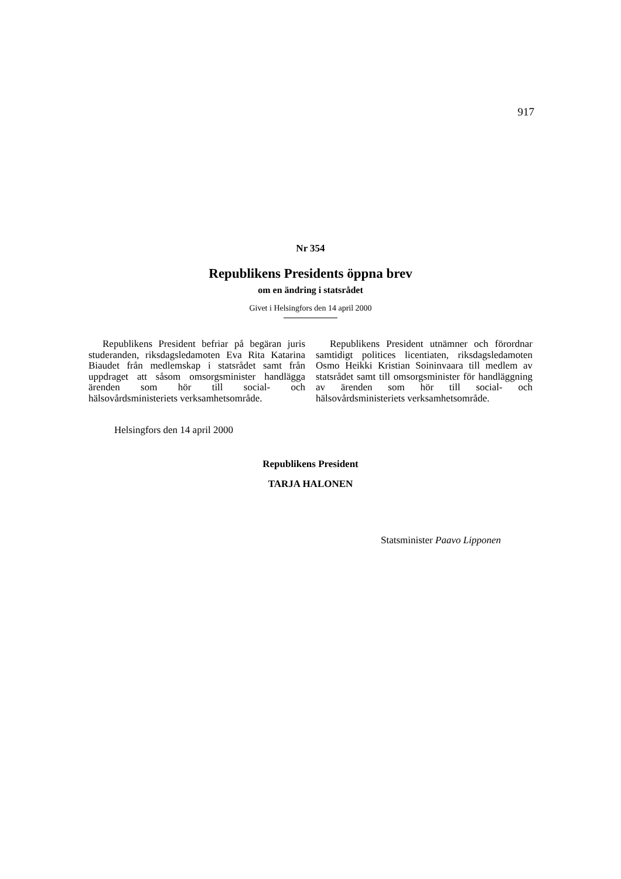917
Nr 354
Republikens Presidents öppna brev
om en ändring i statsrådet
Givet i Helsingfors den 14 april 2000
Republikens President befriar på begäran juris studeranden, riksdagsledamoten Eva Rita Katarina Biaudet från medlemskap i statsrådet samt från uppdraget att såsom omsorgsminister handlägga ärenden som hör till social- och hälsovårdsministeriets verksamhetsområde.
Republikens President utnämner och förordnar samtidigt politices licentiaten, riksdagsledamoten Osmo Heikki Kristian Soininvaara till medlem av statsrådet samt till omsorgsminister för handläggning av ärenden som hör till social- och hälsovårdsministeriets verksamhetsområde.
Helsingfors den 14 april 2000
Republikens President
TARJA HALONEN
Statsminister Paavo Lipponen